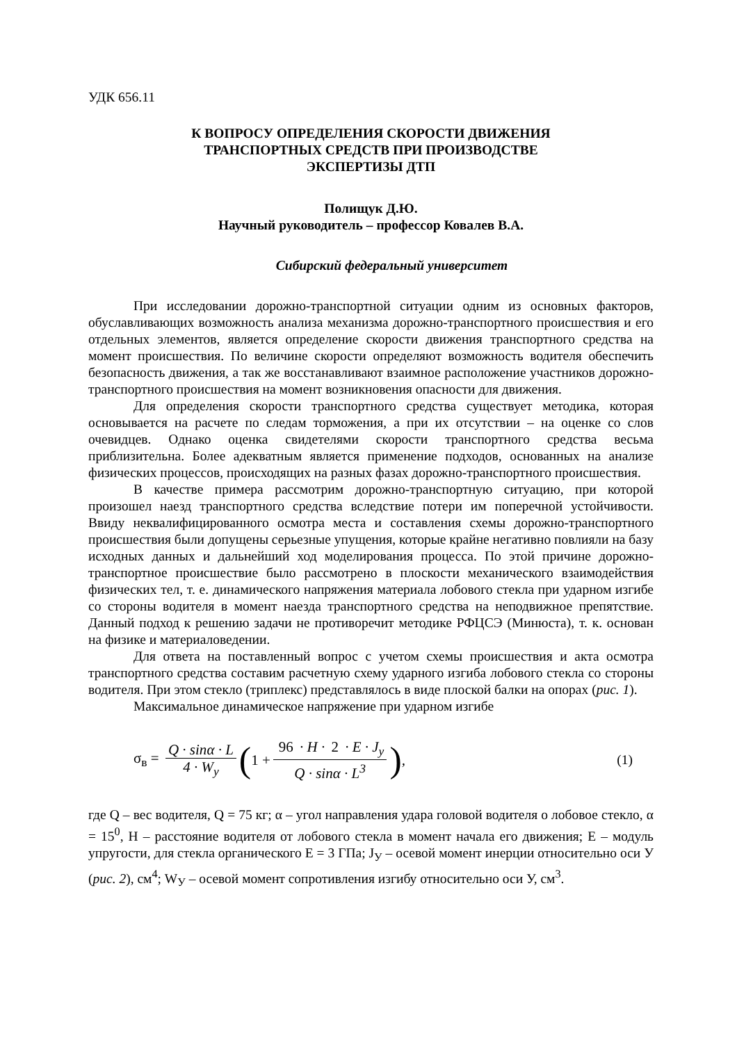УДК 656.11
К ВОПРОСУ ОПРЕДЕЛЕНИЯ СКОРОСТИ ДВИЖЕНИЯ
ТРАНСПОРТНЫХ СРЕДСТВ ПРИ ПРОИЗВОДСТВЕ
ЭКСПЕРТИЗЫ ДТП
Полищук Д.Ю.
Научный руководитель – профессор Ковалев В.А.
Сибирский федеральный университет
При исследовании дорожно-транспортной ситуации одним из основных факторов, обуславливающих возможность анализа механизма дорожно-транспортного происшествия и его отдельных элементов, является определение скорости движения транспортного средства на момент происшествия. По величине скорости определяют возможность водителя обеспечить безопасность движения, а так же восстанавливают взаимное расположение участников дорожно-транспортного происшествия на момент возникновения опасности для движения.
Для определения скорости транспортного средства существует методика, которая основывается на расчете по следам торможения, а при их отсутствии – на оценке со слов очевидцев. Однако оценка свидетелями скорости транспортного средства весьма приблизительна. Более адекватным является применение подходов, основанных на анализе физических процессов, происходящих на разных фазах дорожно-транспортного происшествия.
В качестве примера рассмотрим дорожно-транспортную ситуацию, при которой произошел наезд транспортного средства вследствие потери им поперечной устойчивости. Ввиду неквалифицированного осмотра места и составления схемы дорожно-транспортного происшествия были допущены серьезные упущения, которые крайне негативно повлияли на базу исходных данных и дальнейший ход моделирования процесса. По этой причине дорожно-транспортное происшествие было рассмотрено в плоскости механического взаимодействия физических тел, т. е. динамического напряжения материала лобового стекла при ударном изгибе со стороны водителя в момент наезда транспортного средства на неподвижное препятствие. Данный подход к решению задачи не противоречит методике РФЦСЭ (Минюста), т. к. основан на физике и материаловедении.
Для ответа на поставленный вопрос с учетом схемы происшествия и акта осмотра транспортного средства составим расчетную схему ударного изгиба лобового стекла со стороны водителя. При этом стекло (триплекс) представлялось в виде плоской балки на опорах (рис. 1).
Максимальное динамическое напряжение при ударном изгибе
σ<sub>в</sub> = Q · sinα · L 4 · W<sub>y</sub> (1 + 96 · H · 2 · E · J<sub>y</sub> Q · sinα · L<sup>3</sup> ), (1)
где Q – вес водителя, Q = 75 кг; α – угол направления удара головой водителя о лобовое стекло, α = 15<sup>0</sup>, Н – расстояние водителя от лобового стекла в момент начала его движения; Е – модуль упругости, для стекла органического Е = 3 ГПа; J<sub>У</sub> – осевой момент инерции относительно оси У (рис. 2), см<sup>4</sup>; W<sub>У</sub> – осевой момент сопротивления изгибу относительно оси У, см<sup>3</sup>.